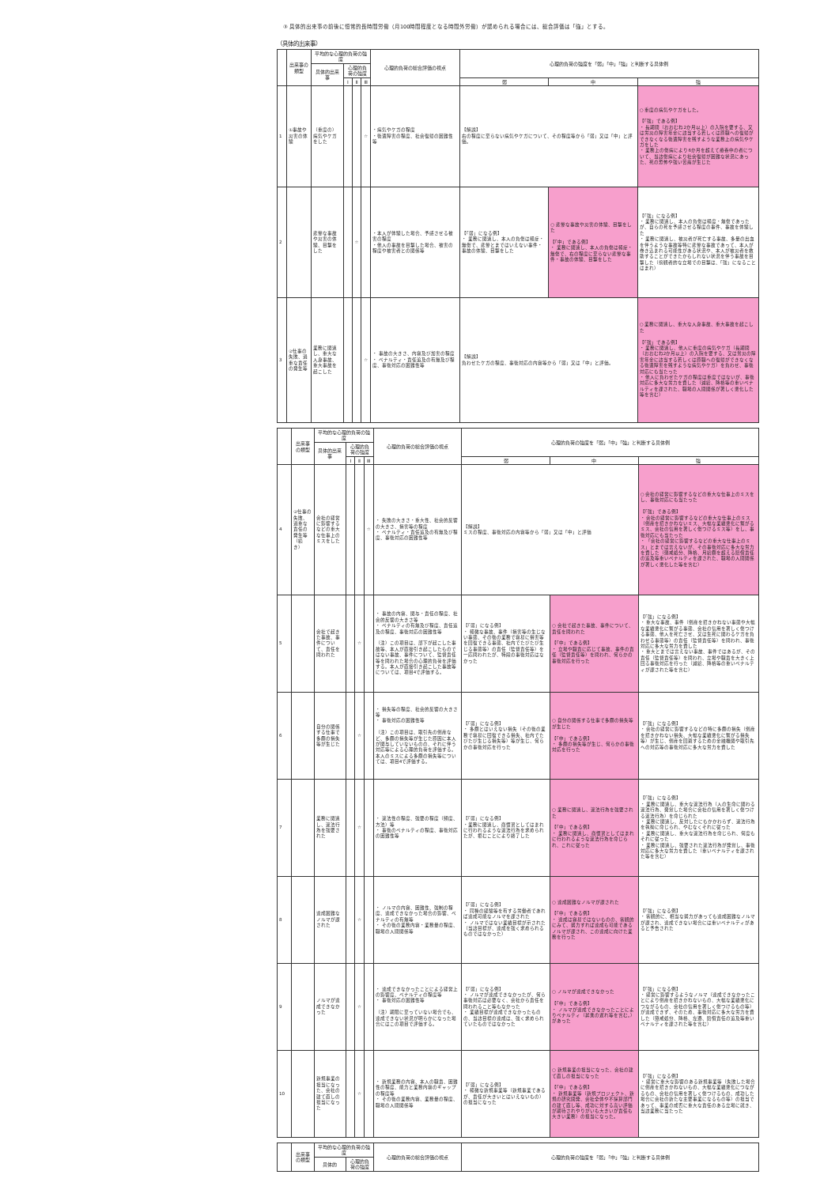③ 具体的出来事の前後に恒常的長時間労働（月100時間程度となる時間外労働）が認められる場合には、総合評価は「強」とする。
（具体的出来事）
| | 出来事の類型 | 平均的な心理的負荷の強度 | | | | 心理的負荷の総合評価の視点 | 心理的負荷の強度を「弱」「中」「強」と判断する具体例 | | |
| --- | --- | --- | --- | --- | --- | --- | --- | --- | --- |
| | | 具体的出来事 | 心理的負荷の強度 | | | | | | |
| | | | Ⅰ | Ⅱ | Ⅲ | | 弱 | 中 | 強 |
| 1 | ①事故や災害の体験 | （重度の）病気やケガをした | | | ☆ | ・病気やケガの程度 ・後遺障害の程度、社会復帰の困難性等 | 【解説】 右の程度に至らない病気やケガについて、その程度等から「弱」又は「中」と評価。 | | ○ 重度の病気やケガをした。 【「強」である例】 ・ 長期間（おおむね2か月以上）の入院を要する、又は労災の障害年金に該当する若しくは原職への復帰ができなくなる後遺障害を残すような業務上の病気やケガをした ・ 業務上の傷病により6か月を超えて療養中の者について、当該傷病により社会復帰が困難な状況にあった、死の恐怖や強い苦痛が生じた |
| 2 | | 悲惨な事故や災害の体験、目撃をした | | ☆ | | ・本人が体験した場合、予感させる被害の程度 ・他人の事故を目撃した場合、被害の程度や被害者との関係等 | 【「弱」になる例】 ・ 業務に関連し、本人の負傷は軽症・無傷で、悲惨とまではいえない事件・事故の体験、目撃をした | ○ 悲惨な事故や災害の体験、目撃をした 【「中」である例】 ・ 業務に関連し、本人の負傷は軽症・無傷で、右の程度に至らない悲惨な事件・事故の体験、目撃をした | 【「強」になる例】 ・ 業務に関連し、本人の負傷は軽度・無傷であったが、自らの死を予感させる程度の事件、事故を体験した ・ 業務に関連し、被災者が死亡する事故、多量の出血を伴うような事故等特に悲惨な事故であって、本人が巻き込まれる可能性がある状況や、本人が被災者を救助することができたかもしれない状況を伴う事故を目撃した（傍観者的な立場での目撃は、「強」になることはまれ） |
| 3 | ②仕事の失敗、過重な責任の発生等 | 業務に関連し、重大な人身事故、重大事故を起こした | | | ☆ | ・ 事故の大きさ、内容及び加害の程度 ・ ペナルティ・責任追及の有無及び程度、事後対応の困難性等 | 【解説】 負わせたケガの程度、事後対応の内容等から「弱」又は「中」と評価。 | | ○ 業務に関連し、重大な人身事故、重大事故を起こした 【「強」である例】 ・ 業務に関連し、他人に重度の病気やケガ（長期間（おおむね2か月以上）の入院を要する、又は労災の障害年金に該当する若しくは原職への復帰ができなくなる後遺障害を残すような病気やケガ）を負わせ、事後対応にも当たった ・ 他人に負わせたケガの程度は重度ではないが、事後対応に多大な労力を費した（減給、降格等の重いペナルティを課された、職場の人間関係が著しく悪化した等を含む） |
| | 出来事の類型 | 平均的な心理的負荷の強度 | | | | 心理的負荷の総合評価の視点 | 心理的負荷の強度を「弱」「中」「強」と判断する具体例 | | |
| --- | --- | --- | --- | --- | --- | --- | --- | --- | --- |
| | | 具体的出来事 | 心理的負荷の強度 | | | | | | |
| | | | Ⅰ | Ⅱ | Ⅲ | | 弱 | 中 | 強 |
| 4 | ②仕事の失敗、過重な責任の発生等（続き） | 会社の経営に影響するなどの重大な仕事上のミスをした | | | ☆ | ・ 失敗の大きさ・重大性、社会的反響の大きさ、損害等の程度 ・ ペナルティ・責任追及の有無及び程度、事後対応の困難性等 | 【解説】 ミスの程度、事後対応の内容等から「弱」又は「中」と評価 | | ○ 会社の経営に影響するなどの重大な仕事上のミスをし、事後対応にも当たった 【「強」である例】 ・ 会社の経営に影響するなどの重大な仕事上のミス（倒産を招きかねないミス、大幅な業績悪化に繋がるミス、会社の信用を著しく傷つけるミス等）をし、事後対応にも当たった ・ 「会社の経営に影響するなどの重大な仕事上のミス」とまでは言えないが、その事後対応に多大な労力を費した（懲戒処分、降格、月給額を超える賠償責任の追及等重いペナルティを課された、職場の人間関係が著しく悪化した等を含む） |
| 5 | | 会社で起きた事故、事件について、責任を問われた | | ☆ | | ・ 事故の内容、関与・責任の程度、社会的反響の大きさ等 ・ ペナルティの有無及び程度、責任追及の程度、事後対応の困難性等 （注）この項目は、部下が起こした事故等、本人が直接引き起こしたものではない事故、事件について、監督責任等を問われた場合の心理的負荷を評価する。本人が直接引き起こした事故等については、項目4で評価する。 | 【「弱」になる例】 ・ 軽微な事故、事件（損害等の生じない事態、その後の業務で容易に損害等を回復できる事態、社内でたびたび生じる事態等）の責任（監督責任等）を一応問われたが、特段の事後対応はなかった | ○ 会社で起きた事故、事件について、責任を問われた 【「中」である例】 ・ 立場や職責に応じて事故、事件の責任（監督責任等）を問われ、何らかの事後対応を行った | 【「強」になる例】 ・ 重大な事故、事件（倒産を招きかねない事態や大幅な業績悪化に繋がる事態、会社の信用を著しく傷つける事態、他人を死亡させ、又は生死に関わるケガを負わせる事態等）の責任（監督責任等）を問われ、事後対応に多大な労力を費した ・ 重大とまでは言えない事故、事件ではあるが、その責任（監督責任等）を問われ、立場や職責を大きく上回る事後対応を行った（減給、降格等の重いペナルティが課された等を含む） |
| 6 | | 自分の関係する仕事で多額の損失等が生じた | | ☆ | | ・ 損失等の程度、社会的反響の大きさ等 ・ 事後対応の困難性等 （注）この項目は、取引先の倒産など、多額の損失等が生じた原因に本人が関与していないものの、それに伴う対応等による心理的負荷を評価する。本人のミスによる多額の損失等については、項目4で評価する。 | 【「弱」になる例】 ・ 多額とはいえない損失（その後の業務で容易に回復できる損失、社内でたびたび生じる損失等）等が生じ、何らかの事後対応を行った | ○ 自分の関係する仕事で多額の損失等が生じた 【「中」である例】 ・ 多額の損失等が生じ、何らかの事後対応を行った | 【「強」になる例】 ・ 会社の経営に影響するなどの特に多額の損失（倒産を招きかねない損失、大幅な業績悪化に繋がる損失等）が生じ、倒産を回避するための金融機関や取引先への対応等の事後対応に多大な労力を費した |
| 7 | | 業務に関連し、違法行為を強要された | | ☆ | | ・ 違法性の程度、強要の程度（頻度、方法）等 ・ 事後のペナルティの程度、事後対応の困難性等 | 【「弱」になる例】 ・業務に関連し、商慣習としてはまれに行われるような違法行為を求められたが、拒むことにより終了した | ○ 業務に関連し、違法行為を強要された 【「中」である例】 ・ 業務に関連し、商慣習としてはまれに行われるような違法行為を命じられ、これに従った | 【「強」になる例】 ・ 業務に関連し、重大な違法行為（人の生命に関わる違法行為、発覚した場合に会社の信用を著しく傷つける違法行為）を命じられた ・ 業務に関連し、反対したにもかかわらず、違法行為を執拗に命じられ、やむなくそれに従った ・ 業務に関連し、重大な違法行為を命じられ、何度もそれに従った ・ 業務に関連し、強要された違法行為が発覚し、事後対応に多大な労力を費した（重いペナルティを課された等を含む） |
| 8 | | 達成困難なノルマが課された | | ☆ | | ・ ノルマの内容、困難性、強制の程度、達成できなかった場合の影響、ペナルティの有無等 ・ その後の業務内容・業務量の程度、職場の人間関係等 | 【「弱」になる例】 ・ 同種の経験等を有する労働者であれば達成可能なノルマを課された ・ ノルマではない業績目標が示された（当該目標が、達成を強く求められるものではなかった） | ○ 達成困難なノルマが課された 【「中」である例】 ・ 達成は容易ではないものの、客観的にみて、努力すれば達成も可能であるノルマが課され、この達成に向けた業務を行った | 【「強」になる例】 ・ 客観的に、相当な努力があっても達成困難なノルマが課され、達成できない場合には重いペナルティがあると予告された |
| 9 | | ノルマが達成できなかった | | ☆ | | ・ 達成できなかったことによる経営上の影響度、ペナルティの程度等 ・ 事後対応の困難性等 （注）期限に至っていない場合でも、達成できない状況が明らかになった場合にはこの項目で評価する。 | 【「弱」になる例】 ・ ノルマが達成できなかったが、何ら事後対応は必要なく、会社から責任を問われること等もなかった ・ 業績目標が達成できなかったものの、当該目標の達成は、強く求められていたものではなかった | ○ ノルマが達成できなかった 【「中」である例】 ・ ノルマが達成できなかったことによりペナルティ（昇進の遅れ等を含む。）があった | 【「強」になる例】 ・ 経営に影響するようなノルマ（達成できなかったことにより倒産を招きかねないもの、大幅な業績悪化につながるもの、会社の信用を著しく傷つけるもの等）が達成できず、そのため、事後対応に多大な労力を費した（懲戒処分、降格、左遷、賠償責任の追及等重いペナルティを課された等を含む） |
| 10 | | 新規事業の担当になった、会社の建て直しの担当になった | | ☆ | | ・ 新規業務の内容、本人の職責、困難性の程度、能力と業務内容のギャップの程度等 ・ その後の業務内容、業務量の程度、職場の人間関係等 | 【「弱」になる例】 ・ 軽微な新規事業等（新規事業であるが、責任が大きいとはいえないもの）の担当になった | ○ 新規事業の担当になった、会社の建て直しの担当になった 【「中」である例】 ・ 新規事業等（新規プロジェクト、新規の研究開発、会社全体や不採算部門の建て直し等、成功に対する高い評価が期待されやりがいも大きいが責任も大きい業務）の担当になった。 | 【「強」になる例】 ・ 経営に重大な影響のある新規事業等（失敗した場合に倒産を招きかねないもの、大幅な業績悪化につながるもの、会社の信用を著しく傷つけるもの、成功した場合に会社の新たな主要事業になるもの等）の担当であって、事業の成否に重大な責任のある立場に就き、当該業務に当たった |
| | 出来事の類型 | 平均的な心理的負荷の強度 | | 心理的負荷の総合評価の視点 | 心理的負荷の強度を「弱」「中」「強」と判断する具体例 |
| --- | --- | --- | --- | --- | --- |
| | | 具体的 | 心理的負荷の強度 | | |